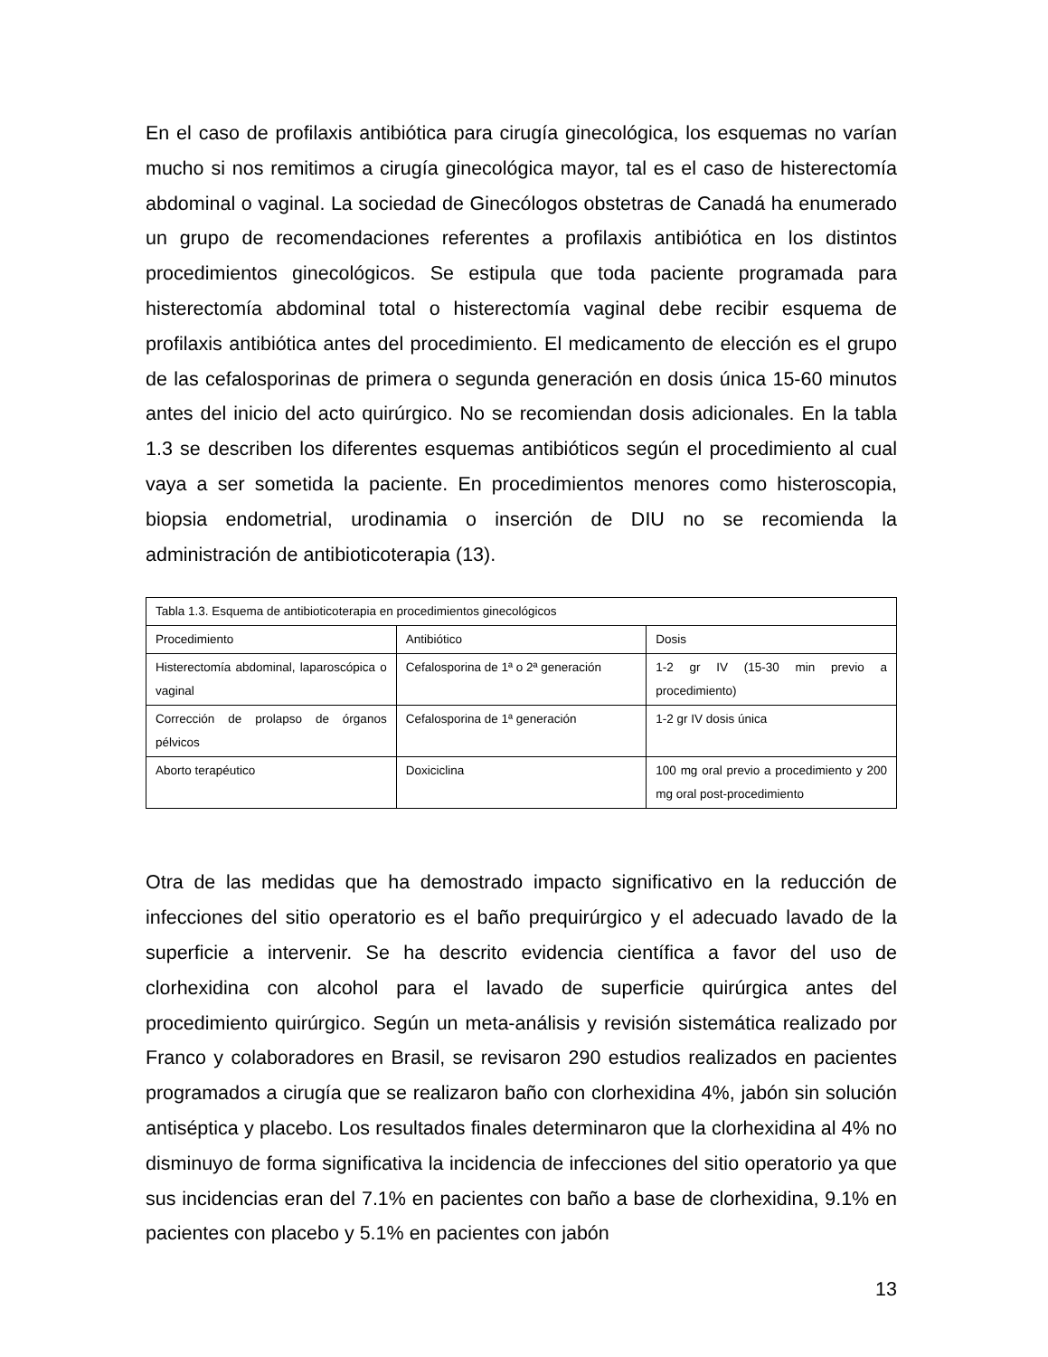En el caso de profilaxis antibiótica para cirugía ginecológica, los esquemas no varían mucho si nos remitimos a cirugía ginecológica mayor, tal es el caso de histerectomía abdominal o vaginal. La sociedad de Ginecólogos obstetras de Canadá ha enumerado un grupo de recomendaciones referentes a profilaxis antibiótica en los distintos procedimientos ginecológicos. Se estipula que toda paciente programada para histerectomía abdominal total o histerectomía vaginal debe recibir esquema de profilaxis antibiótica antes del procedimiento. El medicamento de elección es el grupo de las cefalosporinas de primera o segunda generación en dosis única 15-60 minutos antes del inicio del acto quirúrgico. No se recomiendan dosis adicionales. En la tabla 1.3 se describen los diferentes esquemas antibióticos según el procedimiento al cual vaya a ser sometida la paciente. En procedimientos menores como histeroscopia, biopsia endometrial, urodinamia o inserción de DIU no se recomienda la administración de antibioticoterapia (13).
| Tabla 1.3. Esquema de antibioticoterapia en procedimientos ginecológicos | | |
| --- | --- | --- |
| Procedimiento | Antibiótico | Dosis |
| Histerectomía abdominal, laparoscópica o vaginal | Cefalosporina de 1ª o 2ª generación | 1-2 gr IV (15-30 min previo a procedimiento) |
| Corrección de prolapso de órganos pélvicos | Cefalosporina de 1ª generación | 1-2 gr IV dosis única |
| Aborto terapéutico | Doxiciclina | 100 mg oral previo a procedimiento y 200 mg oral post-procedimiento |
Otra de las medidas que ha demostrado impacto significativo en la reducción de infecciones del sitio operatorio es el baño prequirúrgico y el adecuado lavado de la superficie a intervenir. Se ha descrito evidencia científica a favor del uso de clorhexidina con alcohol para el lavado de superficie quirúrgica antes del procedimiento quirúrgico. Según un meta-análisis y revisión sistemática realizado por Franco y colaboradores en Brasil, se revisaron 290 estudios realizados en pacientes programados a cirugía que se realizaron baño con clorhexidina 4%, jabón sin solución antiséptica y placebo. Los resultados finales determinaron que la clorhexidina al 4% no disminuyo de forma significativa la incidencia de infecciones del sitio operatorio ya que sus incidencias eran del 7.1% en pacientes con baño a base de clorhexidina, 9.1% en pacientes con placebo y 5.1% en pacientes con jabón
13